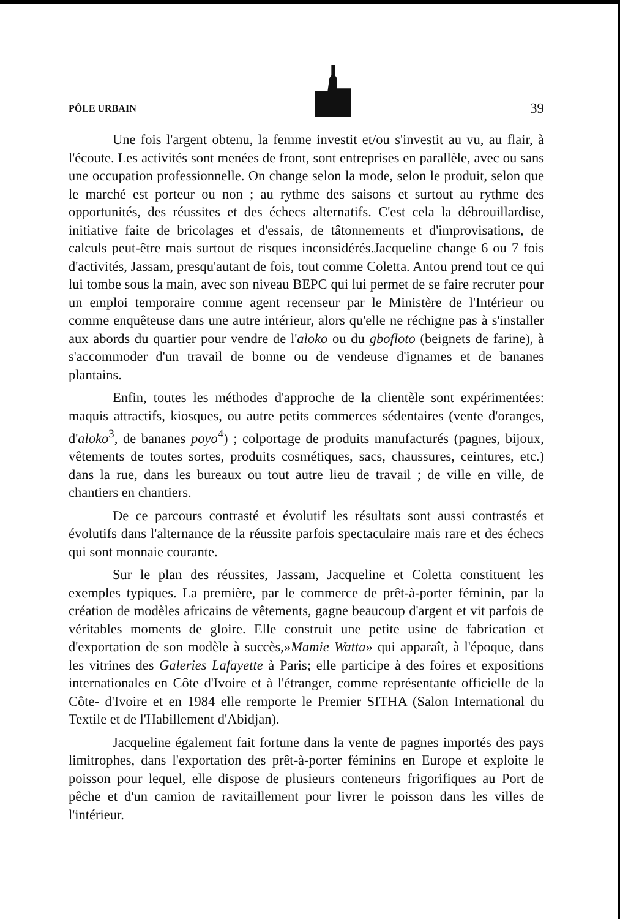PÔLE URBAIN
39
Une fois l'argent obtenu, la femme investit et/ou s'investit au vu, au flair, à l'écoute. Les activités sont menées de front, sont entreprises en parallèle, avec ou sans une occupation professionnelle. On change selon la mode, selon le produit, selon que le marché est porteur ou non ; au rythme des saisons et surtout au rythme des opportunités, des réussites et des échecs alternatifs. C'est cela la débrouillardise, initiative faite de bricolages et d'essais, de tâtonnements et d'improvisations, de calculs peut-être mais surtout de risques inconsidérés.Jacqueline change 6 ou 7 fois d'activités, Jassam, presqu'autant de fois, tout comme Coletta. Antou prend tout ce qui lui tombe sous la main, avec son niveau BEPC qui lui permet de se faire recruter pour un emploi temporaire comme agent recenseur par le Ministère de l'Intérieur ou comme enquêteuse dans une autre intérieur, alors qu'elle ne réchigne pas à s'installer aux abords du quartier pour vendre de l'aloko ou du gbofloto (beignets de farine), à s'accommoder d'un travail de bonne ou de vendeuse d'ignames et de bananes plantains.
Enfin, toutes les méthodes d'approche de la clientèle sont expérimentées: maquis attractifs, kiosques, ou autre petits commerces sédentaires (vente d'oranges, d'aloko<sup>3</sup>, de bananes poyo<sup>4</sup>) ; colportage de produits manufacturés (pagnes, bijoux, vêtements de toutes sortes, produits cosmétiques, sacs, chaussures, ceintures, etc.) dans la rue, dans les bureaux ou tout autre lieu de travail ; de ville en ville, de chantiers en chantiers.
De ce parcours contrasté et évolutif les résultats sont aussi contrastés et évolutifs dans l'alternance de la réussite parfois spectaculaire mais rare et des échecs qui sont monnaie courante.
Sur le plan des réussites, Jassam, Jacqueline et Coletta constituent les exemples typiques. La première, par le commerce de prêt-à-porter féminin, par la création de modèles africains de vêtements, gagne beaucoup d'argent et vit parfois de véritables moments de gloire. Elle construit une petite usine de fabrication et d'exportation de son modèle à succès,»Mamie Watta» qui apparaît, à l'époque, dans les vitrines des Galeries Lafayette à Paris; elle participe à des foires et expositions internationales en Côte d'Ivoire et à l'étranger, comme représentante officielle de la Côte- d'Ivoire et en 1984 elle remporte le Premier SITHA (Salon International du Textile et de l'Habillement d'Abidjan).
Jacqueline également fait fortune dans la vente de pagnes importés des pays limitrophes, dans l'exportation des prêt-à-porter féminins en Europe et exploite le poisson pour lequel, elle dispose de plusieurs conteneurs frigorifiques au Port de pêche et d'un camion de ravitaillement pour livrer le poisson dans les villes de l'intérieur.